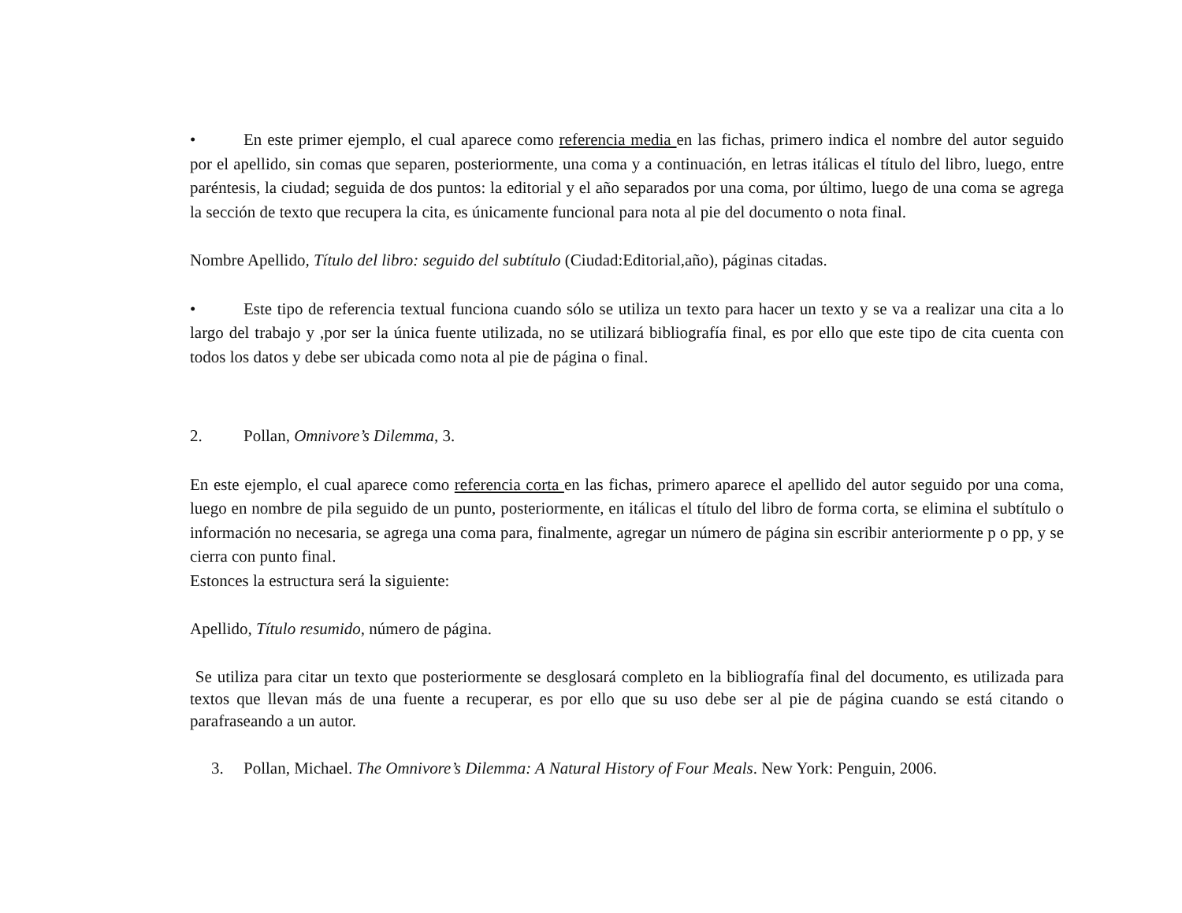• En este primer ejemplo, el cual aparece como referencia media en las fichas, primero indica el nombre del autor seguido por el apellido, sin comas que separen, posteriormente, una coma y a continuación, en letras itálicas el título del libro, luego, entre paréntesis, la ciudad; seguida de dos puntos: la editorial y el año separados por una coma, por último, luego de una coma se agrega la sección de texto que recupera la cita, es únicamente funcional para nota al pie del documento o nota final.
Nombre Apellido, Título del libro: seguido del subtítulo (Ciudad:Editorial,año), páginas citadas.
• Este tipo de referencia textual funciona cuando sólo se utiliza un texto para hacer un texto y se va a realizar una cita a lo largo del trabajo y ,por ser la única fuente utilizada, no se utilizará bibliografía final, es por ello que este tipo de cita cuenta con todos los datos y debe ser ubicada como nota al pie de página o final.
2. Pollan, Omnivore’s Dilemma, 3.
En este ejemplo, el cual aparece como referencia corta en las fichas, primero aparece el apellido del autor seguido por una coma, luego en nombre de pila seguido de un punto, posteriormente, en itálicas el título del libro de forma corta, se elimina el subtítulo o información no necesaria, se agrega una coma para, finalmente, agregar un número de página sin escribir anteriormente p o pp, y se cierra con punto final.
Estonces la estructura será la siguiente:
Apellido, Título resumido, número de página.
Se utiliza para citar un texto que posteriormente se desglosará completo en la bibliografía final del documento, es utilizada para textos que llevan más de una fuente a recuperar, es por ello que su uso debe ser al pie de página cuando se está citando o parafraseando a un autor.
3. Pollan, Michael. The Omnivore’s Dilemma: A Natural History of Four Meals. New York: Penguin, 2006.